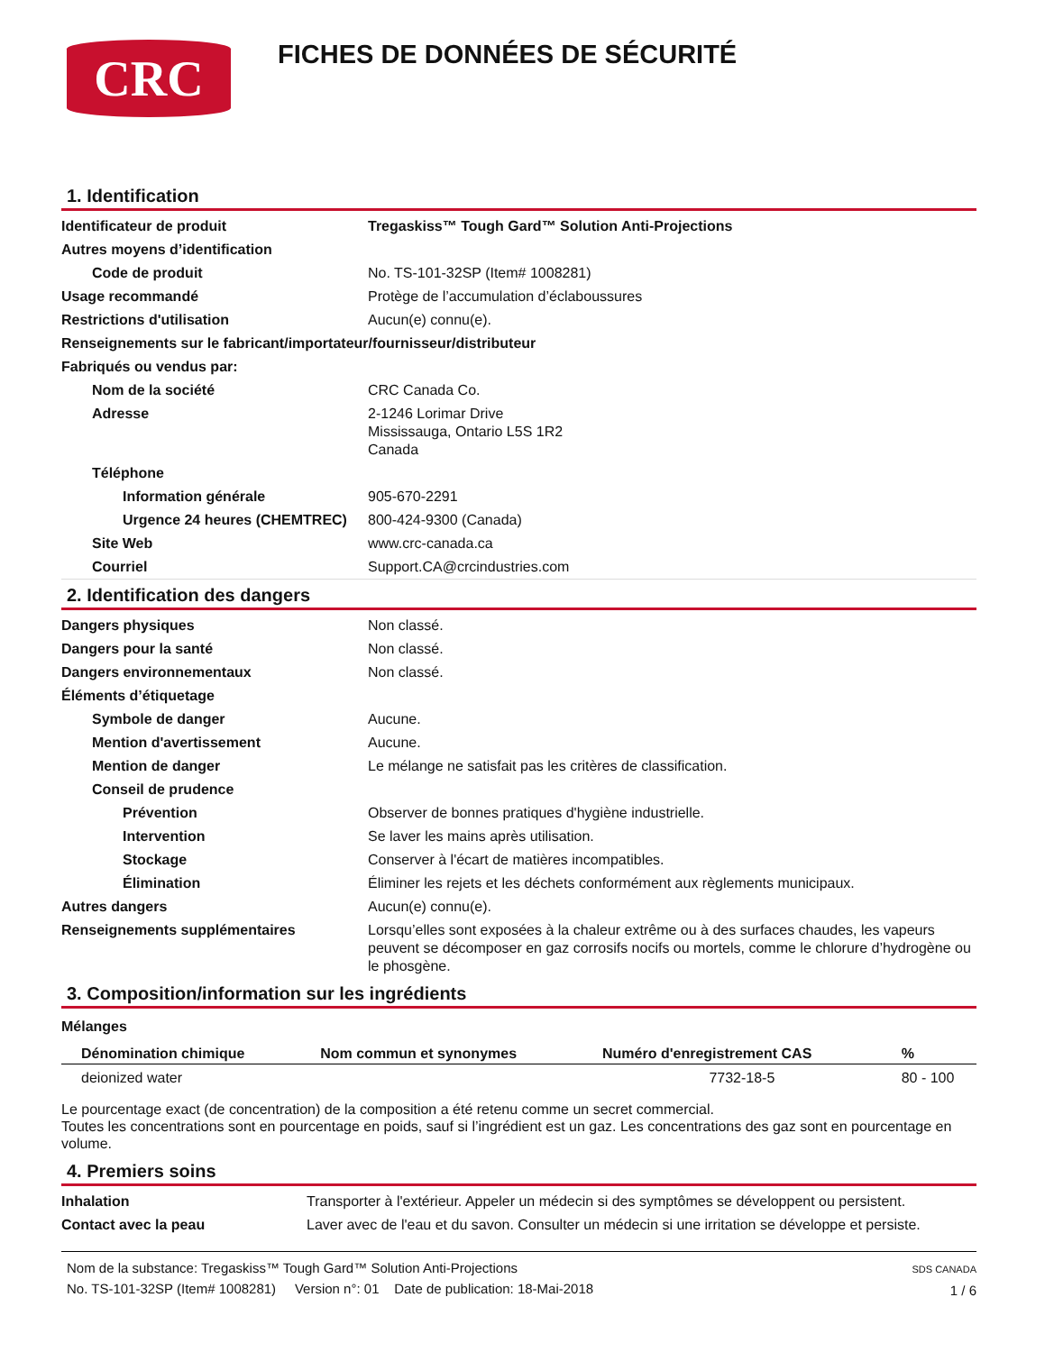CRC
FICHES DE DONNÉES DE SÉCURITÉ
1. Identification
| Identificateur de produit | Tregaskiss™ Tough Gard™ Solution Anti-Projections |
| Autres moyens d’identification | |
| Code de produit | No. TS-101-32SP (Item# 1008281) |
| Usage recommandé | Protège de l’accumulation d’éclaboussures |
| Restrictions d'utilisation | Aucun(e) connu(e). |
| Renseignements sur le fabricant/importateur/fournisseur/distributeur | |
| Fabriqués ou vendus par: | |
| Nom de la société | CRC Canada Co. |
| Adresse | 2-1246 Lorimar Drive Mississauga, Ontario L5S 1R2 Canada |
| Téléphone | |
| Information générale | 905-670-2291 |
| Urgence 24 heures (CHEMTREC) | 800-424-9300 (Canada) |
| Site Web | www.crc-canada.ca |
| Courriel | Support.CA@crcindustries.com |
2. Identification des dangers
| Dangers physiques | Non classé. |
| Dangers pour la santé | Non classé. |
| Dangers environnementaux | Non classé. |
| Éléments d’étiquetage | |
| Symbole de danger | Aucune. |
| Mention d'avertissement | Aucune. |
| Mention de danger | Le mélange ne satisfait pas les critères de classification. |
| Conseil de prudence | |
| Prévention | Observer de bonnes pratiques d'hygiène industrielle. |
| Intervention | Se laver les mains après utilisation. |
| Stockage | Conserver à l'écart de matières incompatibles. |
| Élimination | Éliminer les rejets et les déchets conformément aux règlements municipaux. |
| Autres dangers | Aucun(e) connu(e). |
| Renseignements supplémentaires | Lorsqu’elles sont exposées à la chaleur extrême ou à des surfaces chaudes, les vapeurs peuvent se décomposer en gaz corrosifs nocifs ou mortels, comme le chlorure d’hydrogène ou le phosgène. |
3. Composition/information sur les ingrédients
Mélanges
| Dénomination chimique | Nom commun et synonymes | Numéro d'enregistrement CAS | % |
| --- | --- | --- | --- |
| deionized water | | 7732-18-5 | 80 - 100 |
Le pourcentage exact (de concentration) de la composition a été retenu comme un secret commercial.
Toutes les concentrations sont en pourcentage en poids, sauf si l’ingrédient est un gaz. Les concentrations des gaz sont en pourcentage en volume.
4. Premiers soins
| Inhalation | Transporter à l'extérieur. Appeler un médecin si des symptômes se développent ou persistent. |
| Contact avec la peau | Laver avec de l'eau et du savon. Consulter un médecin si une irritation se développe et persiste. |
Nom de la substance: Tregaskiss™ Tough Gard™ Solution Anti-Projections
No. TS-101-32SP (Item# 1008281) Version n°: 01 Date de publication: 18-Mai-2018
SDS CANADA
1 / 6